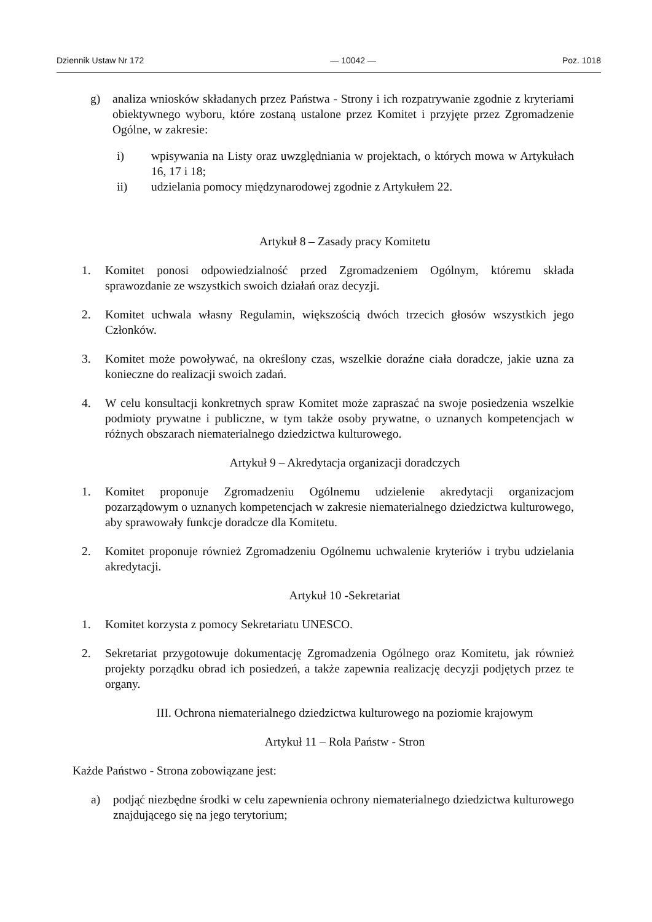Dziennik Ustaw Nr 172 — 10042 — Poz. 1018
g) analiza wniosków składanych przez Państwa - Strony i ich rozpatrywanie zgodnie z kryteriami obiektywnego wyboru, które zostaną ustalone przez Komitet i przyjęte przez Zgromadzenie Ogólne, w zakresie:
i) wpisywania na Listy oraz uwzględniania w projektach, o których mowa w Artykułach 16, 17 i 18;
ii) udzielania pomocy międzynarodowej zgodnie z Artykułem 22.
Artykuł 8 – Zasady pracy Komitetu
1. Komitet ponosi odpowiedzialność przed Zgromadzeniem Ogólnym, któremu składa sprawozdanie ze wszystkich swoich działań oraz decyzji.
2. Komitet uchwala własny Regulamin, większością dwóch trzecich głosów wszystkich jego Członków.
3. Komitet może powoływać, na określony czas, wszelkie doraźne ciała doradcze, jakie uzna za konieczne do realizacji swoich zadań.
4. W celu konsultacji konkretnych spraw Komitet może zapraszać na swoje posiedzenia wszelkie podmioty prywatne i publiczne, w tym także osoby prywatne, o uznanych kompetencjach w różnych obszarach niematerialnego dziedzictwa kulturowego.
Artykuł 9 – Akredytacja organizacji doradczych
1. Komitet proponuje Zgromadzeniu Ogólnemu udzielenie akredytacji organizacjom pozarządowym o uznanych kompetencjach w zakresie niematerialnego dziedzictwa kulturowego, aby sprawowały funkcje doradcze dla Komitetu.
2. Komitet proponuje również Zgromadzeniu Ogólnemu uchwalenie kryteriów i trybu udzielania akredytacji.
Artykuł 10 -Sekretariat
1. Komitet korzysta z pomocy Sekretariatu UNESCO.
2. Sekretariat przygotowuje dokumentację Zgromadzenia Ogólnego oraz Komitetu, jak również projekty porządku obrad ich posiedzeń, a także zapewnia realizację decyzji podjętych przez te organy.
III. Ochrona niematerialnego dziedzictwa kulturowego na poziomie krajowym
Artykuł 11 – Rola Państw - Stron
Każde Państwo - Strona zobowiązane jest:
a) podjąć niezbędne środki w celu zapewnienia ochrony niematerialnego dziedzictwa kulturowego znajdującego się na jego terytorium;